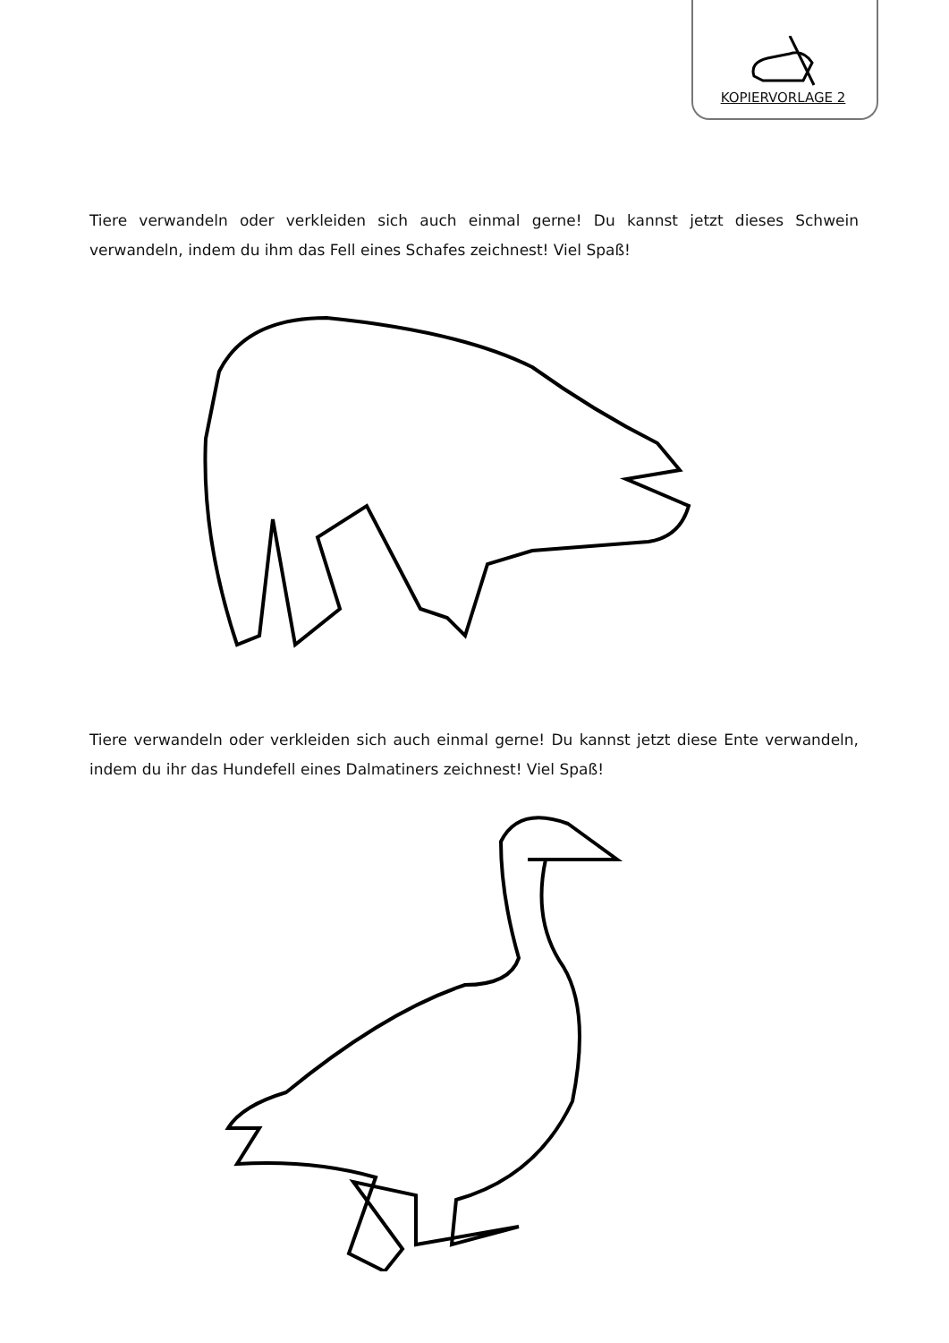KOPIERVORLAGE 2
Tiere verwandeln oder verkleiden sich auch einmal gerne! Du kannst jetzt dieses Schwein verwandeln, indem du ihm das Fell eines Schafes zeichnest! Viel Spaß!
Tiere verwandeln oder verkleiden sich auch einmal gerne! Du kannst jetzt diese Ente verwandeln, indem du ihr das Hundefell eines Dalmatiners zeichnest! Viel Spaß!